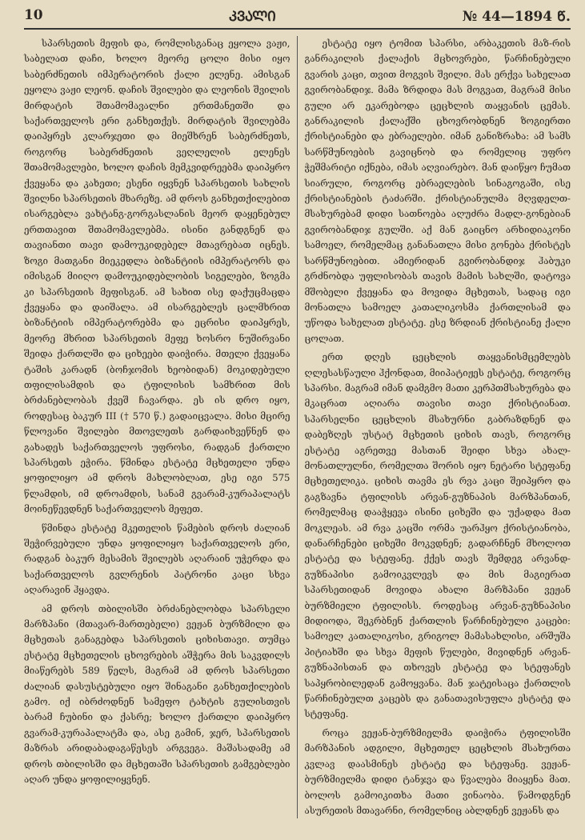10 ᲙᲕᲐᲚᲘ № 44—1894 Წ.
სპარსეთის მეფის და, რომლისგანაც ეყოლა ვაჟი, საბელათ დაჩი, ხოლო მეორე ცოლი მისი იყო საბერძნეთის იმპერატორის ქალი ელენე. ამისგან ეყოლა ვაჟი ლეონ. დაჩის შვილები და ლეონის შვილის მირდატის შთამომავალნი ერთმანეთში და საქართველოს ერი განხეთქეს. მირდატის შვილებმა დაიპყრეს კლარჯეთი და მიეშხრენ საბერძნეთს, როგორც საბერძნეთის ვეღლელის ელენეს შთამომავლები, ხოლო დაჩის მემკვიდრეებმა დაიპყრო ქვეყანა და კახეთი; ესენი იყვნენ სპარსეთის სახლის შვილნი სპარსეთის მხარეზე. ამ დროს განხეთქილებით ისარგებლა ვახტანგ-გორგასლანის მეორ დაყენებულ ერთთავით შთამომავლებმა. ისინი განდგნენ და თავიანთი თავი დამოუკიდებელ მთავრებათ იცნეს. ზოგი მათგანი მიეკედლა ბიზანტიის იმპერატორს და იმისგან მიიღო დამოუკიდებლობის სიგელები, ზოგმა კი სპარსეთის მეფისგან. ამ სახით ისე დაქუცმაცდა ქვეყანა და დაიშალა. ამ ისარგებლეს ცალმხრით ბიზანტიის იმპერატორებმა და ეცრისი დაიპყრეს, მეორე მხრით სპარსეთის მეფე ხოსრო ნუშირვანი შეიდა ქართლში და ციხეები დაიჭირა. მთელი ქვეყანა ტაშის კარადნ (ბოჩჯომის ხეობიდან) მოკიდებული თფილისამდის და ტფილისის სამხრით მის ბრძანებლობას ქვეშ ჩავარდა. ეს ის დრო იყო, როდესაც ბაკურ III († 570 წ.) გადაიცვალა. მისი მცირე წლოვანი შვილები მთოვლეთს გარდაიხვეწნენ და გახადეს საქართველოს უფროსი, რადგან ქართლი სპარსეთს ეჭირა. წმინდა ესტატე მცხეთელი უნდა ყოფილიყო ამ დროს მახლობლათ, ესე იგი 575 წლამდის, იმ დროამდის, სანამ გვარამ-კურაპალატს მოინეწევდნენ საქართველოს მეფეთ.
წმინდა ესტატე მკეთელის წამების დროს ძალიან შეჭირვებული უნდა ყოფილიყო საქართველოს ერი, რადგან ბაკურ მესამის შვილებს აღარაინ უჭერდა და საქართველოს გვლრენის პატრონი კაცი სხვა აღარავინ ჰყავდა.
ამ დროს თბილისში ბრძანებლობდა სპარსელი მარზპანი (მთავარ-მართებელი) ვეჟან ბურზმილი და მცხეთას განაგებდა სპარსეთის ციხისთავი. თუმცა ესტატე მცხეთელის ცხოვრების აშჭერა მის საკვდილს მიაწერებს 589 წელს, მაგრამ ამ დროს სპარსეთი ძალიან დასუსტებული იყო შინაგანი განხეთქილების გამო. იქ იბრძოდნენ სამეფო ტახტის გულისთვის ბარამ ჩუბინი და ქასრე; ხოლო ქართლი დაიპყრო გვარამ-კურაპალატმა და, ასე გამინ, ჯერ, სპარსეთის მაზრას არიდაბადაგაწესეს არგვეგა. მაშასადამე ამ დროს თბილისში და მცხეთაში სპარსეთის გამგებლები აღარ უნდა ყოფილიყვნენ.
ესტატე იყო ტომით სპარსი, არბაკეთის მაზ-რის განრაკილის ქალაქის მცხოვრები, წარჩინებული გვარის კაცი, თვით მოგვის შვილი. მას ერქვა სახელათ გვირობანდიჯ. მამა ზრდიდა მას მოგვათ, მაგრამ მისი გული არ ეკარებოდა ცეცხლის თაყვანის ცემას. განრაკილის ქალაქში ცხოვრობდნენ ზოგიერთი ქრისტიანები და ებრაელები. იმან განიზრახა: ამ სამს სარწმუნოების გავიცნობ და რომელიც უფრო ჭეშმარიტი იქნება, იმას აღვიარებო. მან დაიწყო ჩუმათ სიარული, როგორც ებრაელების სინაგოგაში, ისე ქრისტიანების ტაძარში. ქრისტიანულმა მღვდელთ-მსახურებამ დიდი სათნოება აღუძრა მადლ-გონებიან გვირობანდიჯ გულში. აქ მან გაიცნო არხიდიაკონი სამოელ, რომელმაც განანათლა მისი გონება ქრისტეს სარწმუნოებით. ამიერიდან გვირობანდიჯ ჰაბუკი გრძნობდა უფლისობას თავის მამის სახლში, დატოვა მშობელი ქვეყანა და მოვიდა მცხეთას, სადაც იგი მონათლა სამოელ კათალიკოსმა ქართლისამ და უწოდა სახელათ ესტატე. ესე ზრდიან ქრისტიანე ქალი ცოლათ.
ერთ დღეს ცეცხლის თაყვანისმცემლებს ღლესასწაული ჰქონდათ, მიიპატიჟეს ესტატე, როგორც სპარსი. მაგრამ იმან დამგმო მათი კერპთმსახურება და მკაცრათ აღიარა თავისი თავი ქრისტიანათ. სპარსელნი ცეცხლის მსახურნი გაბრაზდნენ და დაბეზღეს უსტატ მცხეთის ციხის თავს, როგორც ესტატე აგრეთვე მასთან შეიდი სხვა ახალ-მონათლულნი, რომელთა შორის იყო ნეტარი სტეფანე მცხეთელიკა. ციხის თავმა ეს რვა კაცი შეიპყრო და გაგზავნა ტფილისს არვან-გუზნაპის მარზპანთან, რომელმაც დააჭყევა ისინი ციხეში და უქადდა მათ მოკლეას. ამ რვა კაცში ორმა უარჰყო ქრისტიანობა, დანარჩენები ციხეში მოკვდნენ; გადარჩნენ მხოლოთ ესტატე და სტეფანე. ქქეს თავს შემდეგ არვანდ-გუზნაპისი გამოიკვლევს და მის მაგიერათ სპარსეთიდან მოვიდა ახალი მარზპანი ვეჟან ბურზმიელი ტფილისს. როდესაც არვან-გუზნაპისი მიდიოდა, შეკრბნენ ქართლის წარჩინებული კაცები: სამოელ კათალიკოსი, გრიგოლ მამასახლისი, არშუშა პიტიახში და სხვა მეფის წულები, მივიდნენ არვან-გუზნაპისთან და თხოვეს ესტატე და სტეფანეს საპყრობილედან გამოყვანა. მან ჯატეისაცა ქართლის წარჩინებულთ კაცებს და განათავისუფლა ესტატე და სტეფანე.
როცა ვეჟან-ბურზმიელმა დაიჭირა ტფილისში მარზპანის ადგილი, მცხეთელ ცეცხლის მსახურთა კვლავ დაასმინეს ესტატე და სტეფანე. ვეჟან-ბურზმიელმა დიდი ტანჯვა და წვალება მიაყენა მათ. ბოლოს გამოიკითხა მათი ვინაობა. წამოდგნენ ასურეთის მთავარნი, რომელნიც აბლდნენ ვეჟანს და